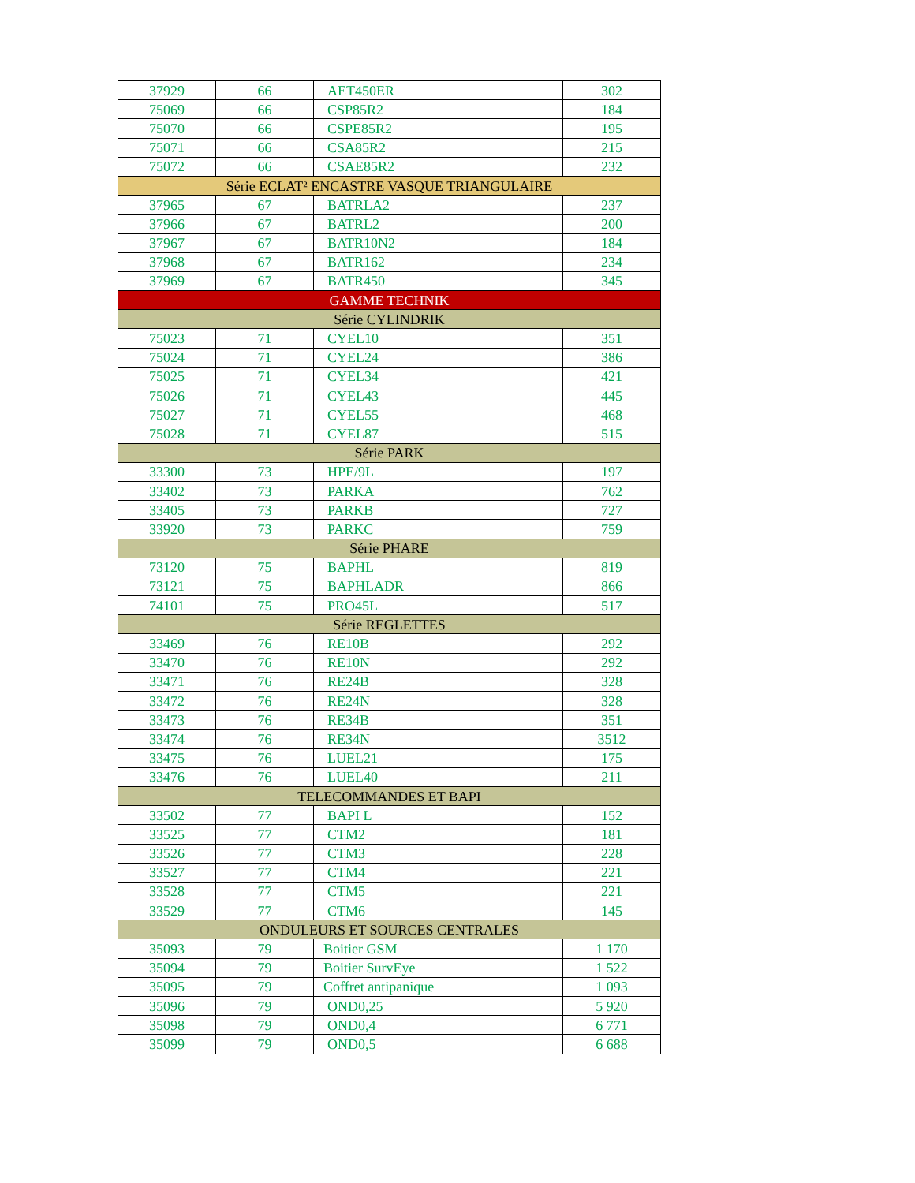| 37929 | 66 | AET450ER | 302 |
| 75069 | 66 | CSP85R2 | 184 |
| 75070 | 66 | CSPE85R2 | 195 |
| 75071 | 66 | CSA85R2 | 215 |
| 75072 | 66 | CSAE85R2 | 232 |
| Série ECLAT² ENCASTRE VASQUE TRIANGULAIRE | | | |
| 37965 | 67 | BATRLA2 | 237 |
| 37966 | 67 | BATRL2 | 200 |
| 37967 | 67 | BATR10N2 | 184 |
| 37968 | 67 | BATR162 | 234 |
| 37969 | 67 | BATR450 | 345 |
| GAMME TECHNIK | | | |
| Série CYLINDRIK | | | |
| 75023 | 71 | CYEL10 | 351 |
| 75024 | 71 | CYEL24 | 386 |
| 75025 | 71 | CYEL34 | 421 |
| 75026 | 71 | CYEL43 | 445 |
| 75027 | 71 | CYEL55 | 468 |
| 75028 | 71 | CYEL87 | 515 |
| Série PARK | | | |
| 33300 | 73 | HPE/9L | 197 |
| 33402 | 73 | PARKA | 762 |
| 33405 | 73 | PARKB | 727 |
| 33920 | 73 | PARKC | 759 |
| Série PHARE | | | |
| 73120 | 75 | BAPHL | 819 |
| 73121 | 75 | BAPHLADR | 866 |
| 74101 | 75 | PRO45L | 517 |
| Série REGLETTES | | | |
| 33469 | 76 | RE10B | 292 |
| 33470 | 76 | RE10N | 292 |
| 33471 | 76 | RE24B | 328 |
| 33472 | 76 | RE24N | 328 |
| 33473 | 76 | RE34B | 351 |
| 33474 | 76 | RE34N | 3512 |
| 33475 | 76 | LUEL21 | 175 |
| 33476 | 76 | LUEL40 | 211 |
| TELECOMMANDES ET BAPI | | | |
| 33502 | 77 | BAPI L | 152 |
| 33525 | 77 | CTM2 | 181 |
| 33526 | 77 | CTM3 | 228 |
| 33527 | 77 | CTM4 | 221 |
| 33528 | 77 | CTM5 | 221 |
| 33529 | 77 | CTM6 | 145 |
| ONDULEURS ET SOURCES CENTRALES | | | |
| 35093 | 79 | Boitier GSM | 1 170 |
| 35094 | 79 | Boitier SurvEye | 1 522 |
| 35095 | 79 | Coffret antipanique | 1 093 |
| 35096 | 79 | OND0,25 | 5 920 |
| 35098 | 79 | OND0,4 | 6 771 |
| 35099 | 79 | OND0,5 | 6 688 |